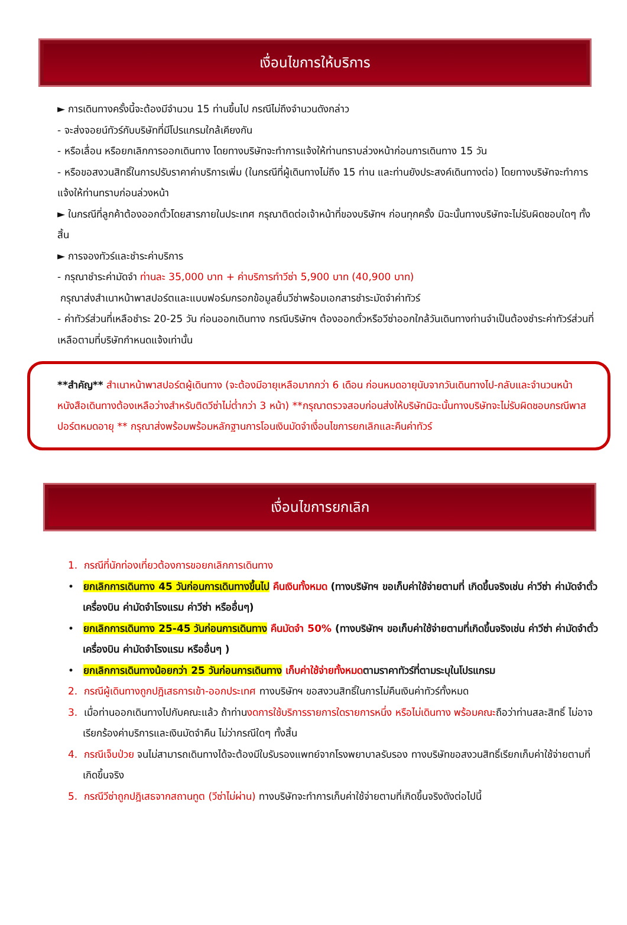เงื่อนไขการให้บริการ
► การเดินทางครั้งนี้จะต้องมีจำนวน 15 ท่านขึ้นไป กรณีไม่ถึงจำนวนดังกล่าว
- จะส่งจอยน์ทัวร์กับบริษัทที่มีโปรแกรมใกล้เคียงกัน
- หรือเลื่อน หรือยกเลิกการออกเดินทาง โดยทางบริษัทจะทำการแจ้งให้ท่านทราบล่วงหน้าก่อนการเดินทาง 15 วัน
- หรือขอสงวนสิทธิ์ในการปรับราคาค่าบริการเพิ่ม (ในกรณีที่ผู้เดินทางไม่ถึง 15 ท่าน และท่านยังประสงค์เดินทางต่อ) โดยทางบริษัทจะทำการแจ้งให้ท่านทราบก่อนล่วงหน้า
► ในกรณีที่ลูกค้าต้องออกตั๋วโดยสารภายในประเทศ กรุณาติดต่อเจ้าหน้าที่ของบริษัทฯ ก่อนทุกครั้ง มิฉะนั้นทางบริษัทจะไม่รับผิดชอบใดๆ ทั้งสิ้น
► การจองทัวร์และชำระค่าบริการ
- กรุณาชำระค่ามัดจำ ท่านละ 35,000 บาท + ค่าบริการทำวีซ่า 5,900 บาท (40,900 บาท)
กรุณาส่งสำเนาหน้าพาสปอร์ตและแบบฟอร์มกรอกข้อมูลยื่นวีซ่าพร้อมเอกสารชำระมัดจำค่าทัวร์
- ค่าทัวร์ส่วนที่เหลือชำระ 20-25 วัน ก่อนออกเดินทาง กรณีบริษัทฯ ต้องออกตั๋วหรือวีซ่าออกใกล้วันเดินทางท่านจำเป็นต้องชำระค่าทัวร์ส่วนที่เหลือตามที่บริษัทกำหนดแจ้งเท่านั้น
**สำคัญ** สำเนาหน้าพาสปอร์ตผู้เดินทาง (จะต้องมีอายุเหลือมากกว่า 6 เดือน ก่อนหมดอายุนับจากวันเดินทางไป-กลับและจำนวนหน้าหนังสือเดินทางต้องเหลือว่างสำหรับติดวีซ่าไม่ต่ำกว่า 3 หน้า) **กรุณาตรวจสอบก่อนส่งให้บริษัทมิฉะนั้นทางบริษัทจะไม่รับผิดชอบกรณีพาสปอร์ตหมดอายุ ** กรุณาส่งพร้อมพร้อมหลักฐานการโอนเงินมัดจำเงื่อนไขการยกเลิกและคืนค่าทัวร์
เงื่อนไขการยกเลิก
1. กรณีที่นักท่องเที่ยวต้องการขอยกเลิกการเดินทาง
• ยกเลิกการเดินทาง 45 วันก่อนการเดินทางขึ้นไป คืนเงินทั้งหมด (ทางบริษัทฯ ขอเก็บค่าใช้จ่ายตามที่ เกิดขึ้นจริงเช่น ค่าวีซ่า ค่ามัดจำตั๋วเครื่องบิน ค่ามัดจำโรงแรม ค่าวีซ่า หรืออื่นๆ)
• ยกเลิกการเดินทาง 25-45 วันก่อนการเดินทาง คืนมัดจำ 50% (ทางบริษัทฯ ขอเก็บค่าใช้จ่ายตามที่เกิดขึ้นจริงเช่น ค่าวีซ่า ค่ามัดจำตั๋วเครื่องบิน ค่ามัดจำโรงแรม หรืออื่นๆ )
• ยกเลิกการเดินทางน้อยกว่า 25 วันก่อนการเดินทาง เก็บค่าใช้จ่ายทั้งหมดตามราคาทัวร์ที่ตามระบุในโปรแกรม
2. กรณีผู้เดินทางถูกปฎิเสธการเข้า-ออกประเทศ ทางบริษัทฯ ขอสงวนสิทธิ์ในการไม่คืนเงินค่าทัวร์ทั้งหมด
3. เมื่อท่านออกเดินทางไปกับคณะแล้ว ถ้าท่านงดการใช้บริการรายการใดรายการหนึ่ง หรือไม่เดินทาง พร้อมคณะถือว่าท่านสละสิทธิ์ ไม่อาจเรียกร้องค่าบริการและเงินมัดจำคืน ไม่ว่ากรณีใดๆ ทั้งสิ้น
4. กรณีเจ็บป่วย จนไม่สามารถเดินทางได้จะต้องมีใบรับรองแพทย์จากโรงพยาบาลรับรอง ทางบริษัทขอสงวนสิทธิ์เรียกเก็บค่าใช้จ่ายตามที่เกิดขึ้นจริง
5. กรณีวีซ่าถูกปฎิเสธจากสถานทูต (วีซ่าไม่ผ่าน) ทางบริษัทจะทำการเก็บค่าใช้จ่ายตามที่เกิดขึ้นจริงดังต่อไปนี้